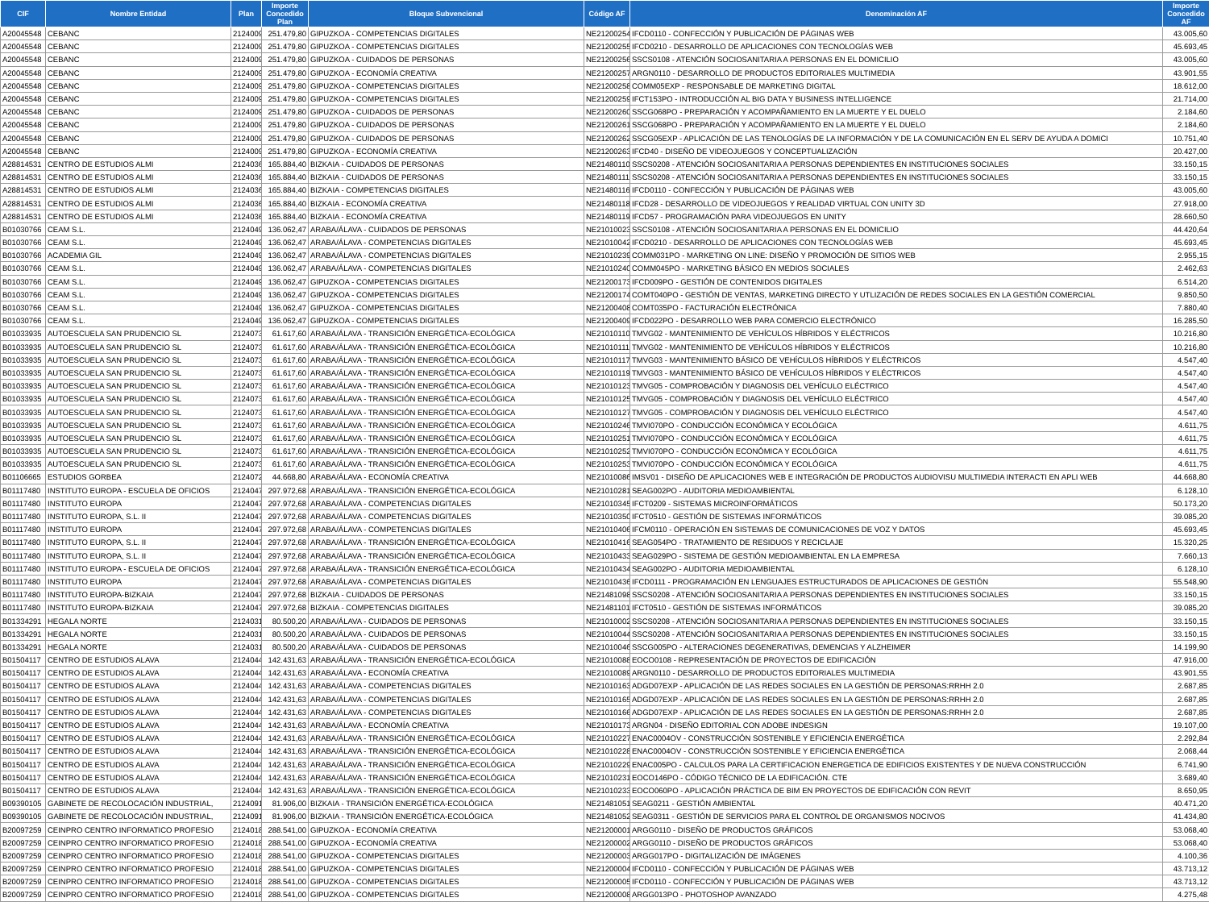| CIF | Nombre Entidad | Plan | Importe Concedido Plan | Bloque Subvencional | Código AF | Denominación AF | Importe Concedido AF |
| --- | --- | --- | --- | --- | --- | --- | --- |
| A20045548 | CEBANC | 2124009 | 251.479,80 | GIPUZKOA - COMPETENCIAS DIGITALES | NE21200254 | IFCD0110 - CONFECCIÓN Y PUBLICACIÓN DE PÁGINAS WEB | 43.005,60 |
| A20045548 | CEBANC | 2124009 | 251.479,80 | GIPUZKOA - COMPETENCIAS DIGITALES | NE21200255 | IFCD0210 - DESARROLLO DE APLICACIONES CON TECNOLOGÍAS WEB | 45.693,45 |
| A20045548 | CEBANC | 2124009 | 251.479,80 | GIPUZKOA - CUIDADOS DE PERSONAS | NE21200256 | SSCS0108 - ATENCIÓN SOCIOSANITARIA A PERSONAS EN EL DOMICILIO | 43.005,60 |
| A20045548 | CEBANC | 2124009 | 251.479,80 | GIPUZKOA - ECONOMÍA CREATIVA | NE21200257 | ARGN0110 - DESARROLLO DE PRODUCTOS EDITORIALES MULTIMEDIA | 43.901,55 |
| A20045548 | CEBANC | 2124009 | 251.479,80 | GIPUZKOA - COMPETENCIAS DIGITALES | NE21200258 | COMM05EXP - RESPONSABLE DE MARKETING DIGITAL | 18.612,00 |
| A20045548 | CEBANC | 2124009 | 251.479,80 | GIPUZKOA - COMPETENCIAS DIGITALES | NE21200259 | IFCT153PO - INTRODUCCIÓN AL BIG DATA Y BUSINESS INTELLIGENCE | 21.714,00 |
| A20045548 | CEBANC | 2124009 | 251.479,80 | GIPUZKOA - CUIDADOS DE PERSONAS | NE21200260 | SSCG068PO - PREPARACIÓN Y ACOMPAÑAMIENTO EN LA MUERTE Y EL DUELO | 2.184,60 |
| A20045548 | CEBANC | 2124009 | 251.479,80 | GIPUZKOA - CUIDADOS DE PERSONAS | NE21200261 | SSCG068PO - PREPARACIÓN Y ACOMPAÑAMIENTO EN LA MUERTE Y EL DUELO | 2.184,60 |
| A20045548 | CEBANC | 2124009 | 251.479,80 | GIPUZKOA - CUIDADOS DE PERSONAS | NE21200262 | SSCG05EXP - APLICACIÓN DE LAS TENOLOGÍAS DE LA INFORMACIÓN Y DE LA COMUNICACIÓN EN EL SERV DE AYUDA A DOMICI | 10.751,40 |
| A20045548 | CEBANC | 2124009 | 251.479,80 | GIPUZKOA - ECONOMÍA CREATIVA | NE21200263 | IFCD40 - DISEÑO DE VIDEOJUEGOS Y CONCEPTUALIZACIÓN | 20.427,00 |
| A28814531 | CENTRO DE ESTUDIOS ALMI | 2124036 | 165.884,40 | BIZKAIA - CUIDADOS DE PERSONAS | NE21480110 | SSCS0208 - ATENCIÓN SOCIOSANITARIA A PERSONAS DEPENDIENTES EN INSTITUCIONES SOCIALES | 33.150,15 |
| A28814531 | CENTRO DE ESTUDIOS ALMI | 2124036 | 165.884,40 | BIZKAIA - CUIDADOS DE PERSONAS | NE21480111 | SSCS0208 - ATENCIÓN SOCIOSANITARIA A PERSONAS DEPENDIENTES EN INSTITUCIONES SOCIALES | 33.150,15 |
| A28814531 | CENTRO DE ESTUDIOS ALMI | 2124036 | 165.884,40 | BIZKAIA - COMPETENCIAS DIGITALES | NE21480116 | IFCD0110 - CONFECCIÓN Y PUBLICACIÓN DE PÁGINAS WEB | 43.005,60 |
| A28814531 | CENTRO DE ESTUDIOS ALMI | 2124036 | 165.884,40 | BIZKAIA - ECONOMÍA CREATIVA | NE21480118 | IFCD28 - DESARROLLO DE VIDEOJUEGOS Y REALIDAD VIRTUAL CON UNITY 3D | 27.918,00 |
| A28814531 | CENTRO DE ESTUDIOS ALMI | 2124036 | 165.884,40 | BIZKAIA - ECONOMÍA CREATIVA | NE21480119 | IFCD57 - PROGRAMACIÓN PARA VIDEOJUEGOS EN UNITY | 28.660,50 |
| B01030766 | CEAM S.L. | 2124049 | 136.062,47 | ARABA/ÁLAVA - CUIDADOS DE PERSONAS | NE21010023 | SSCS0108 - ATENCIÓN SOCIOSANITARIA A PERSONAS EN EL DOMICILIO | 44.420,64 |
| B01030766 | CEAM S.L. | 2124049 | 136.062,47 | ARABA/ÁLAVA - COMPETENCIAS DIGITALES | NE21010042 | IFCD0210 - DESARROLLO DE APLICACIONES CON TECNOLOGÍAS WEB | 45.693,45 |
| B01030766 | ACADEMIA GIL | 2124049 | 136.062,47 | ARABA/ÁLAVA - COMPETENCIAS DIGITALES | NE21010239 | COMM031PO - MARKETING ON LINE: DISEÑO Y PROMOCIÓN DE SITIOS WEB | 2.955,15 |
| B01030766 | CEAM S.L. | 2124049 | 136.062,47 | ARABA/ÁLAVA - COMPETENCIAS DIGITALES | NE21010240 | COMM045PO - MARKETING BÁSICO EN MEDIOS SOCIALES | 2.462,63 |
| B01030766 | CEAM S.L. | 2124049 | 136.062,47 | GIPUZKOA - COMPETENCIAS DIGITALES | NE21200173 | IFCD009PO - GESTIÓN DE CONTENIDOS DIGITALES | 6.514,20 |
| B01030766 | CEAM S.L. | 2124049 | 136.062,47 | GIPUZKOA - COMPETENCIAS DIGITALES | NE21200174 | COMT040PO - GESTIÓN DE VENTAS, MARKETING DIRECTO Y UTLIZACIÓN DE REDES SOCIALES EN LA GESTIÓN COMERCIAL | 9.850,50 |
| B01030766 | CEAM S.L. | 2124049 | 136.062,47 | GIPUZKOA - COMPETENCIAS DIGITALES | NE21200408 | COMT035PO - FACTURACIÓN ELECTRÓNICA | 7.880,40 |
| B01030766 | CEAM S.L. | 2124049 | 136.062,47 | GIPUZKOA - COMPETENCIAS DIGITALES | NE21200409 | IFCD022PO - DESARROLLO WEB PARA COMERCIO ELECTRÓNICO | 16.285,50 |
| B01033935 | AUTOESCUELA SAN PRUDENCIO SL | 2124073 | 61.617,60 | ARABA/ÁLAVA - TRANSICIÓN ENERGÉTICA-ECOLÓGICA | NE21010110 | TMVG02 - MANTENIMIENTO DE VEHÍCULOS HÍBRIDOS Y ELÉCTRICOS | 10.216,80 |
| B01033935 | AUTOESCUELA SAN PRUDENCIO SL | 2124073 | 61.617,60 | ARABA/ÁLAVA - TRANSICIÓN ENERGÉTICA-ECOLÓGICA | NE21010111 | TMVG02 - MANTENIMIENTO DE VEHÍCULOS HÍBRIDOS Y ELÉCTRICOS | 10.216,80 |
| B01033935 | AUTOESCUELA SAN PRUDENCIO SL | 2124073 | 61.617,60 | ARABA/ÁLAVA - TRANSICIÓN ENERGÉTICA-ECOLÓGICA | NE21010117 | TMVG03 - MANTENIMIENTO BÁSICO DE VEHÍCULOS HÍBRIDOS Y ELÉCTRICOS | 4.547,40 |
| B01033935 | AUTOESCUELA SAN PRUDENCIO SL | 2124073 | 61.617,60 | ARABA/ÁLAVA - TRANSICIÓN ENERGÉTICA-ECOLÓGICA | NE21010119 | TMVG03 - MANTENIMIENTO BÁSICO DE VEHÍCULOS HÍBRIDOS Y ELÉCTRICOS | 4.547,40 |
| B01033935 | AUTOESCUELA SAN PRUDENCIO SL | 2124073 | 61.617,60 | ARABA/ÁLAVA - TRANSICIÓN ENERGÉTICA-ECOLÓGICA | NE21010123 | TMVG05 - COMPROBACIÓN Y DIAGNOSIS DEL VEHÍCULO ELÉCTRICO | 4.547,40 |
| B01033935 | AUTOESCUELA SAN PRUDENCIO SL | 2124073 | 61.617,60 | ARABA/ÁLAVA - TRANSICIÓN ENERGÉTICA-ECOLÓGICA | NE21010125 | TMVG05 - COMPROBACIÓN Y DIAGNOSIS DEL VEHÍCULO ELÉCTRICO | 4.547,40 |
| B01033935 | AUTOESCUELA SAN PRUDENCIO SL | 2124073 | 61.617,60 | ARABA/ÁLAVA - TRANSICIÓN ENERGÉTICA-ECOLÓGICA | NE21010127 | TMVG05 - COMPROBACIÓN Y DIAGNOSIS DEL VEHÍCULO ELÉCTRICO | 4.547,40 |
| B01033935 | AUTOESCUELA SAN PRUDENCIO SL | 2124073 | 61.617,60 | ARABA/ÁLAVA - TRANSICIÓN ENERGÉTICA-ECOLÓGICA | NE21010246 | TMVI070PO - CONDUCCIÓN ECONÓMICA Y ECOLÓGICA | 4.611,75 |
| B01033935 | AUTOESCUELA SAN PRUDENCIO SL | 2124073 | 61.617,60 | ARABA/ÁLAVA - TRANSICIÓN ENERGÉTICA-ECOLÓGICA | NE21010251 | TMVI070PO - CONDUCCIÓN ECONÓMICA Y ECOLÓGICA | 4.611,75 |
| B01033935 | AUTOESCUELA SAN PRUDENCIO SL | 2124073 | 61.617,60 | ARABA/ÁLAVA - TRANSICIÓN ENERGÉTICA-ECOLÓGICA | NE21010252 | TMVI070PO - CONDUCCIÓN ECONÓMICA Y ECOLÓGICA | 4.611,75 |
| B01033935 | AUTOESCUELA SAN PRUDENCIO SL | 2124073 | 61.617,60 | ARABA/ÁLAVA - TRANSICIÓN ENERGÉTICA-ECOLÓGICA | NE21010253 | TMVI070PO - CONDUCCIÓN ECONÓMICA Y ECOLÓGICA | 4.611,75 |
| B01106665 | ESTUDIOS GORBEA | 2124072 | 44.668,80 | ARABA/ÁLAVA - ECONOMÍA CREATIVA | NE21010086 | IMSV01 - DISEÑO DE APLICACIONES WEB E INTEGRACIÓN DE PRODUCTOS AUDIOVISU MULTIMEDIA INTERACTI EN APLI WEB | 44.668,80 |
| B01117480 | INSTITUTO EUROPA - ESCUELA DE OFICIOS | 2124047 | 297.972,68 | ARABA/ÁLAVA - TRANSICIÓN ENERGÉTICA-ECOLÓGICA | NE21010281 | SEAG002PO - AUDITORIA MEDIOAMBIENTAL | 6.128,10 |
| B01117480 | INSTITUTO EUROPA | 2124047 | 297.972,68 | ARABA/ÁLAVA - COMPETENCIAS DIGITALES | NE21010345 | IFCT0209 - SISTEMAS MICROINFORMÁTICOS | 50.173,20 |
| B01117480 | INSTITUTO EUROPA, S.L. II | 2124047 | 297.972,68 | ARABA/ÁLAVA - COMPETENCIAS DIGITALES | NE21010350 | IFCT0510 - GESTIÓN DE SISTEMAS INFORMÁTICOS | 39.085,20 |
| B01117480 | INSTITUTO EUROPA | 2124047 | 297.972,68 | ARABA/ÁLAVA - COMPETENCIAS DIGITALES | NE21010406 | IFCM0110 - OPERACIÓN EN SISTEMAS DE COMUNICACIONES DE VOZ Y DATOS | 45.693,45 |
| B01117480 | INSTITUTO EUROPA, S.L. II | 2124047 | 297.972,68 | ARABA/ÁLAVA - TRANSICIÓN ENERGÉTICA-ECOLÓGICA | NE21010416 | SEAG054PO - TRATAMIENTO DE RESIDUOS Y RECICLAJE | 15.320,25 |
| B01117480 | INSTITUTO EUROPA, S.L. II | 2124047 | 297.972,68 | ARABA/ÁLAVA - TRANSICIÓN ENERGÉTICA-ECOLÓGICA | NE21010433 | SEAG029PO - SISTEMA DE GESTIÓN MEDIOAMBIENTAL EN LA EMPRESA | 7.660,13 |
| B01117480 | INSTITUTO EUROPA - ESCUELA DE OFICIOS | 2124047 | 297.972,68 | ARABA/ÁLAVA - TRANSICIÓN ENERGÉTICA-ECOLÓGICA | NE21010434 | SEAG002PO - AUDITORIA MEDIOAMBIENTAL | 6.128,10 |
| B01117480 | INSTITUTO EUROPA | 2124047 | 297.972,68 | ARABA/ÁLAVA - COMPETENCIAS DIGITALES | NE21010436 | IFCD0111 - PROGRAMACIÓN EN LENGUAJES ESTRUCTURADOS DE APLICACIONES DE GESTIÓN | 55.548,90 |
| B01117480 | INSTITUTO EUROPA-BIZKAIA | 2124047 | 297.972,68 | BIZKAIA - CUIDADOS DE PERSONAS | NE21481098 | SSCS0208 - ATENCIÓN SOCIOSANITARIA A PERSONAS DEPENDIENTES EN INSTITUCIONES SOCIALES | 33.150,15 |
| B01117480 | INSTITUTO EUROPA-BIZKAIA | 2124047 | 297.972,68 | BIZKAIA - COMPETENCIAS DIGITALES | NE21481101 | IFCT0510 - GESTIÓN DE SISTEMAS INFORMÁTICOS | 39.085,20 |
| B01334291 | HEGALA NORTE | 2124031 | 80.500,20 | ARABA/ÁLAVA - CUIDADOS DE PERSONAS | NE21010002 | SSCS0208 - ATENCIÓN SOCIOSANITARIA A PERSONAS DEPENDIENTES EN INSTITUCIONES SOCIALES | 33.150,15 |
| B01334291 | HEGALA NORTE | 2124031 | 80.500,20 | ARABA/ÁLAVA - CUIDADOS DE PERSONAS | NE21010044 | SSCS0208 - ATENCIÓN SOCIOSANITARIA A PERSONAS DEPENDIENTES EN INSTITUCIONES SOCIALES | 33.150,15 |
| B01334291 | HEGALA NORTE | 2124031 | 80.500,20 | ARABA/ÁLAVA - CUIDADOS DE PERSONAS | NE21010046 | SSCG005PO - ALTERACIONES DEGENERATIVAS, DEMENCIAS Y ALZHEIMER | 14.199,90 |
| B01504117 | CENTRO DE ESTUDIOS ALAVA | 2124044 | 142.431,63 | ARABA/ÁLAVA - TRANSICIÓN ENERGÉTICA-ECOLÓGICA | NE21010088 | EOCO0108 - REPRESENTACIÓN DE PROYECTOS DE EDIFICACIÓN | 47.916,00 |
| B01504117 | CENTRO DE ESTUDIOS ALAVA | 2124044 | 142.431,63 | ARABA/ÁLAVA - ECONOMÍA CREATIVA | NE21010089 | ARGN0110 - DESARROLLO DE PRODUCTOS EDITORIALES MULTIMEDIA | 43.901,55 |
| B01504117 | CENTRO DE ESTUDIOS ALAVA | 2124044 | 142.431,63 | ARABA/ÁLAVA - COMPETENCIAS DIGITALES | NE21010163 | ADGD07EXP - APLICACIÓN DE LAS REDES SOCIALES EN LA GESTIÓN DE PERSONAS:RRHH 2.0 | 2.687,85 |
| B01504117 | CENTRO DE ESTUDIOS ALAVA | 2124044 | 142.431,63 | ARABA/ÁLAVA - COMPETENCIAS DIGITALES | NE21010165 | ADGD07EXP - APLICACIÓN DE LAS REDES SOCIALES EN LA GESTIÓN DE PERSONAS:RRHH 2.0 | 2.687,85 |
| B01504117 | CENTRO DE ESTUDIOS ALAVA | 2124044 | 142.431,63 | ARABA/ÁLAVA - COMPETENCIAS DIGITALES | NE21010166 | ADGD07EXP - APLICACIÓN DE LAS REDES SOCIALES EN LA GESTIÓN DE PERSONAS:RRHH 2.0 | 2.687,85 |
| B01504117 | CENTRO DE ESTUDIOS ALAVA | 2124044 | 142.431,63 | ARABA/ÁLAVA - ECONOMÍA CREATIVA | NE21010173 | ARGN04 - DISEÑO EDITORIAL CON ADOBE INDESIGN | 19.107,00 |
| B01504117 | CENTRO DE ESTUDIOS ALAVA | 2124044 | 142.431,63 | ARABA/ÁLAVA - TRANSICIÓN ENERGÉTICA-ECOLÓGICA | NE21010227 | ENAC0004OV - CONSTRUCCIÓN SOSTENIBLE Y EFICIENCIA ENERGÉTICA | 2.292,84 |
| B01504117 | CENTRO DE ESTUDIOS ALAVA | 2124044 | 142.431,63 | ARABA/ÁLAVA - TRANSICIÓN ENERGÉTICA-ECOLÓGICA | NE21010228 | ENAC0004OV - CONSTRUCCIÓN SOSTENIBLE Y EFICIENCIA ENERGÉTICA | 2.068,44 |
| B01504117 | CENTRO DE ESTUDIOS ALAVA | 2124044 | 142.431,63 | ARABA/ÁLAVA - TRANSICIÓN ENERGÉTICA-ECOLÓGICA | NE21010229 | ENAC005PO - CALCULOS PARA LA CERTIFICACION ENERGETICA DE EDIFICIOS EXISTENTES Y DE NUEVA CONSTRUCCIÓN | 6.741,90 |
| B01504117 | CENTRO DE ESTUDIOS ALAVA | 2124044 | 142.431,63 | ARABA/ÁLAVA - TRANSICIÓN ENERGÉTICA-ECOLÓGICA | NE21010231 | EOCO146PO - CÓDIGO TÉCNICO DE LA EDIFICACIÓN. CTE | 3.689,40 |
| B01504117 | CENTRO DE ESTUDIOS ALAVA | 2124044 | 142.431,63 | ARABA/ÁLAVA - TRANSICIÓN ENERGÉTICA-ECOLÓGICA | NE21010233 | EOCO060PO - APLICACIÓN PRÁCTICA DE BIM EN PROYECTOS DE EDIFICACIÓN CON REVIT | 8.650,95 |
| B09390105 | GABINETE DE RECOLOCACIÓN INDUSTRIAL, | 2124091 | 81.906,00 | BIZKAIA - TRANSICIÓN ENERGÉTICA-ECOLÓGICA | NE21481051 | SEAG0211 - GESTIÓN AMBIENTAL | 40.471,20 |
| B09390105 | GABINETE DE RECOLOCACIÓN INDUSTRIAL, | 2124091 | 81.906,00 | BIZKAIA - TRANSICIÓN ENERGÉTICA-ECOLÓGICA | NE21481052 | SEAG0311 - GESTIÓN DE SERVICIOS PARA EL CONTROL DE ORGANISMOS NOCIVOS | 41.434,80 |
| B20097259 | CEINPRO CENTRO INFORMATICO PROFESIO | 2124018 | 288.541,00 | GIPUZKOA - ECONOMÍA CREATIVA | NE21200001 | ARGG0110 - DISEÑO DE PRODUCTOS GRÁFICOS | 53.068,40 |
| B20097259 | CEINPRO CENTRO INFORMATICO PROFESIO | 2124018 | 288.541,00 | GIPUZKOA - ECONOMÍA CREATIVA | NE21200002 | ARGG0110 - DISEÑO DE PRODUCTOS GRÁFICOS | 53.068,40 |
| B20097259 | CEINPRO CENTRO INFORMATICO PROFESIO | 2124018 | 288.541,00 | GIPUZKOA - COMPETENCIAS DIGITALES | NE21200003 | ARGG017PO - DIGITALIZACIÓN DE IMÁGENES | 4.100,36 |
| B20097259 | CEINPRO CENTRO INFORMATICO PROFESIO | 2124018 | 288.541,00 | GIPUZKOA - COMPETENCIAS DIGITALES | NE21200004 | IFCD0110 - CONFECCIÓN Y PUBLICACIÓN DE PÁGINAS WEB | 43.713,12 |
| B20097259 | CEINPRO CENTRO INFORMATICO PROFESIO | 2124018 | 288.541,00 | GIPUZKOA - COMPETENCIAS DIGITALES | NE21200005 | IFCD0110 - CONFECCIÓN Y PUBLICACIÓN DE PÁGINAS WEB | 43.713,12 |
| B20097259 | CEINPRO CENTRO INFORMATICO PROFESIO | 2124018 | 288.541,00 | GIPUZKOA - COMPETENCIAS DIGITALES | NE21200008 | ARGG013PO - PHOTOSHOP AVANZADO | 4.275,48 |